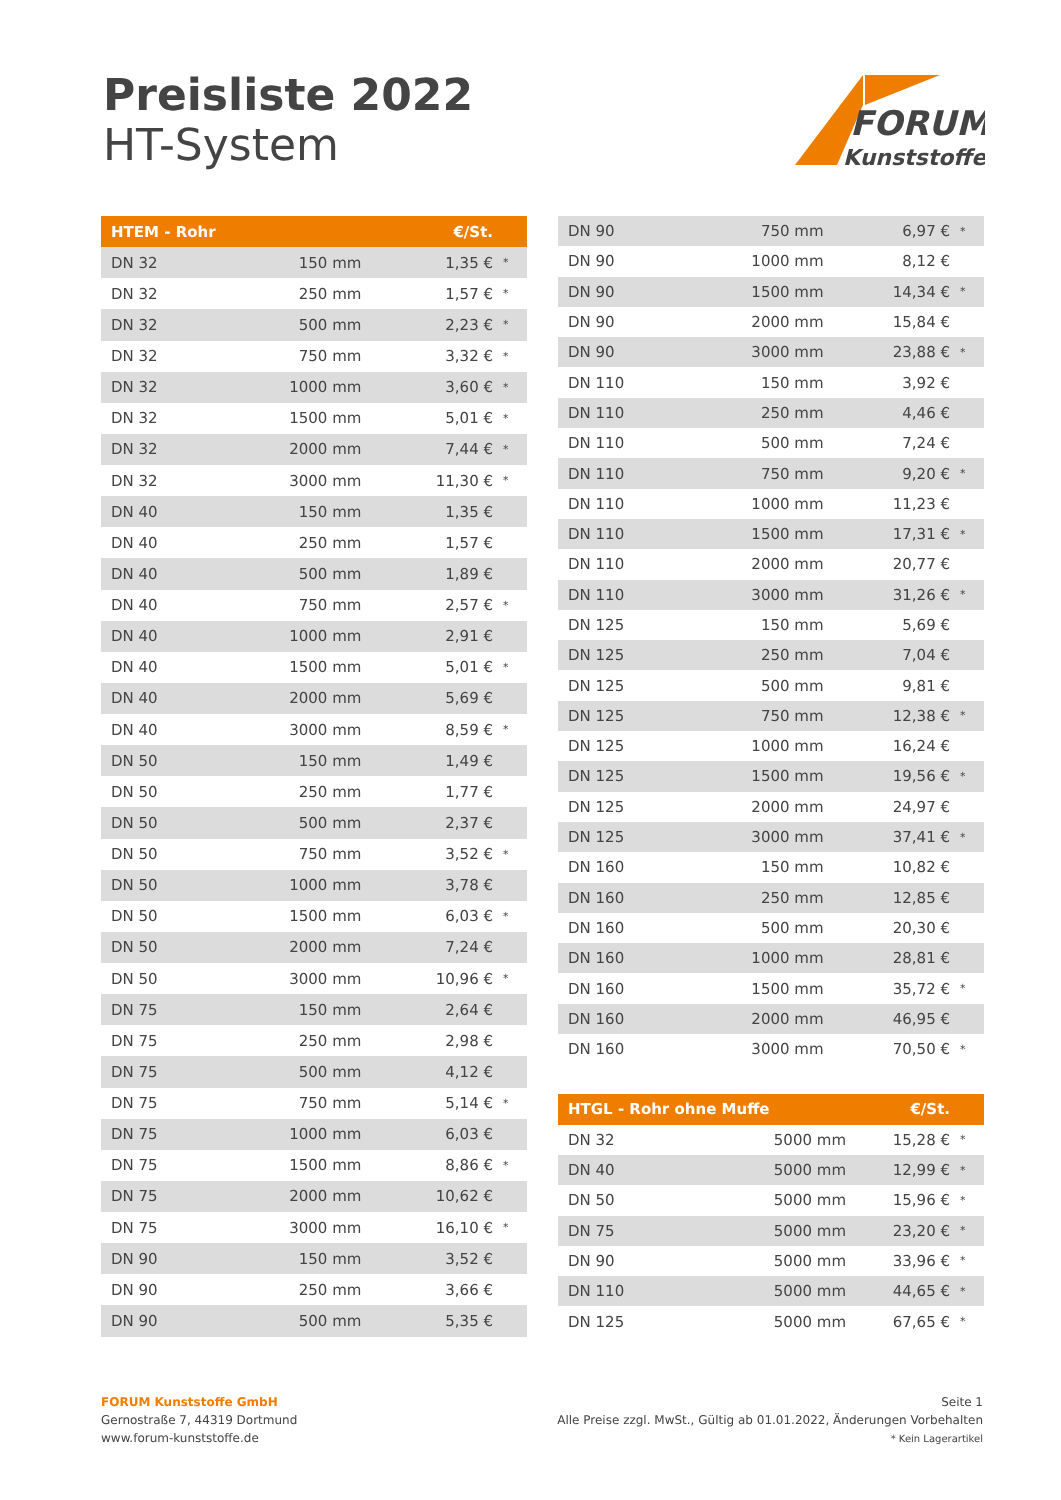Preisliste 2022
HT-System
FORUM
Kunststoffe
| HTEM - Rohr | | €/St. | |
| --- | --- | --- | --- |
| DN 32 | 150 mm | 1,35 € | * |
| DN 32 | 250 mm | 1,57 € | * |
| DN 32 | 500 mm | 2,23 € | * |
| DN 32 | 750 mm | 3,32 € | * |
| DN 32 | 1000 mm | 3,60 € | * |
| DN 32 | 1500 mm | 5,01 € | * |
| DN 32 | 2000 mm | 7,44 € | * |
| DN 32 | 3000 mm | 11,30 € | * |
| DN 40 | 150 mm | 1,35 € | |
| DN 40 | 250 mm | 1,57 € | |
| DN 40 | 500 mm | 1,89 € | |
| DN 40 | 750 mm | 2,57 € | * |
| DN 40 | 1000 mm | 2,91 € | |
| DN 40 | 1500 mm | 5,01 € | * |
| DN 40 | 2000 mm | 5,69 € | |
| DN 40 | 3000 mm | 8,59 € | * |
| DN 50 | 150 mm | 1,49 € | |
| DN 50 | 250 mm | 1,77 € | |
| DN 50 | 500 mm | 2,37 € | |
| DN 50 | 750 mm | 3,52 € | * |
| DN 50 | 1000 mm | 3,78 € | |
| DN 50 | 1500 mm | 6,03 € | * |
| DN 50 | 2000 mm | 7,24 € | |
| DN 50 | 3000 mm | 10,96 € | * |
| DN 75 | 150 mm | 2,64 € | |
| DN 75 | 250 mm | 2,98 € | |
| DN 75 | 500 mm | 4,12 € | |
| DN 75 | 750 mm | 5,14 € | * |
| DN 75 | 1000 mm | 6,03 € | |
| DN 75 | 1500 mm | 8,86 € | * |
| DN 75 | 2000 mm | 10,62 € | |
| DN 75 | 3000 mm | 16,10 € | * |
| DN 90 | 150 mm | 3,52 € | |
| DN 90 | 250 mm | 3,66 € | |
| DN 90 | 500 mm | 5,35 € | |
| DN 90 | 750 mm | 6,97 € | * |
| DN 90 | 1000 mm | 8,12 € | |
| DN 90 | 1500 mm | 14,34 € | * |
| DN 90 | 2000 mm | 15,84 € | |
| DN 90 | 3000 mm | 23,88 € | * |
| DN 110 | 150 mm | 3,92 € | |
| DN 110 | 250 mm | 4,46 € | |
| DN 110 | 500 mm | 7,24 € | |
| DN 110 | 750 mm | 9,20 € | * |
| DN 110 | 1000 mm | 11,23 € | |
| DN 110 | 1500 mm | 17,31 € | * |
| DN 110 | 2000 mm | 20,77 € | |
| DN 110 | 3000 mm | 31,26 € | * |
| DN 125 | 150 mm | 5,69 € | |
| DN 125 | 250 mm | 7,04 € | |
| DN 125 | 500 mm | 9,81 € | |
| DN 125 | 750 mm | 12,38 € | * |
| DN 125 | 1000 mm | 16,24 € | |
| DN 125 | 1500 mm | 19,56 € | * |
| DN 125 | 2000 mm | 24,97 € | |
| DN 125 | 3000 mm | 37,41 € | * |
| DN 160 | 150 mm | 10,82 € | |
| DN 160 | 250 mm | 12,85 € | |
| DN 160 | 500 mm | 20,30 € | |
| DN 160 | 1000 mm | 28,81 € | |
| DN 160 | 1500 mm | 35,72 € | * |
| DN 160 | 2000 mm | 46,95 € | |
| DN 160 | 3000 mm | 70,50 € | * |
| HTGL - Rohr ohne Muffe | | €/St. | |
| --- | --- | --- | --- |
| DN 32 | 5000 mm | 15,28 € | * |
| DN 40 | 5000 mm | 12,99 € | * |
| DN 50 | 5000 mm | 15,96 € | * |
| DN 75 | 5000 mm | 23,20 € | * |
| DN 90 | 5000 mm | 33,96 € | * |
| DN 110 | 5000 mm | 44,65 € | * |
| DN 125 | 5000 mm | 67,65 € | * |
FORUM Kunststoffe GmbH
Gernostraße 7, 44319 Dortmund
www.forum-kunststoffe.de
Seite 1
Alle Preise zzgl. MwSt., Gültig ab 01.01.2022, Änderungen Vorbehalten
* Kein Lagerartikel